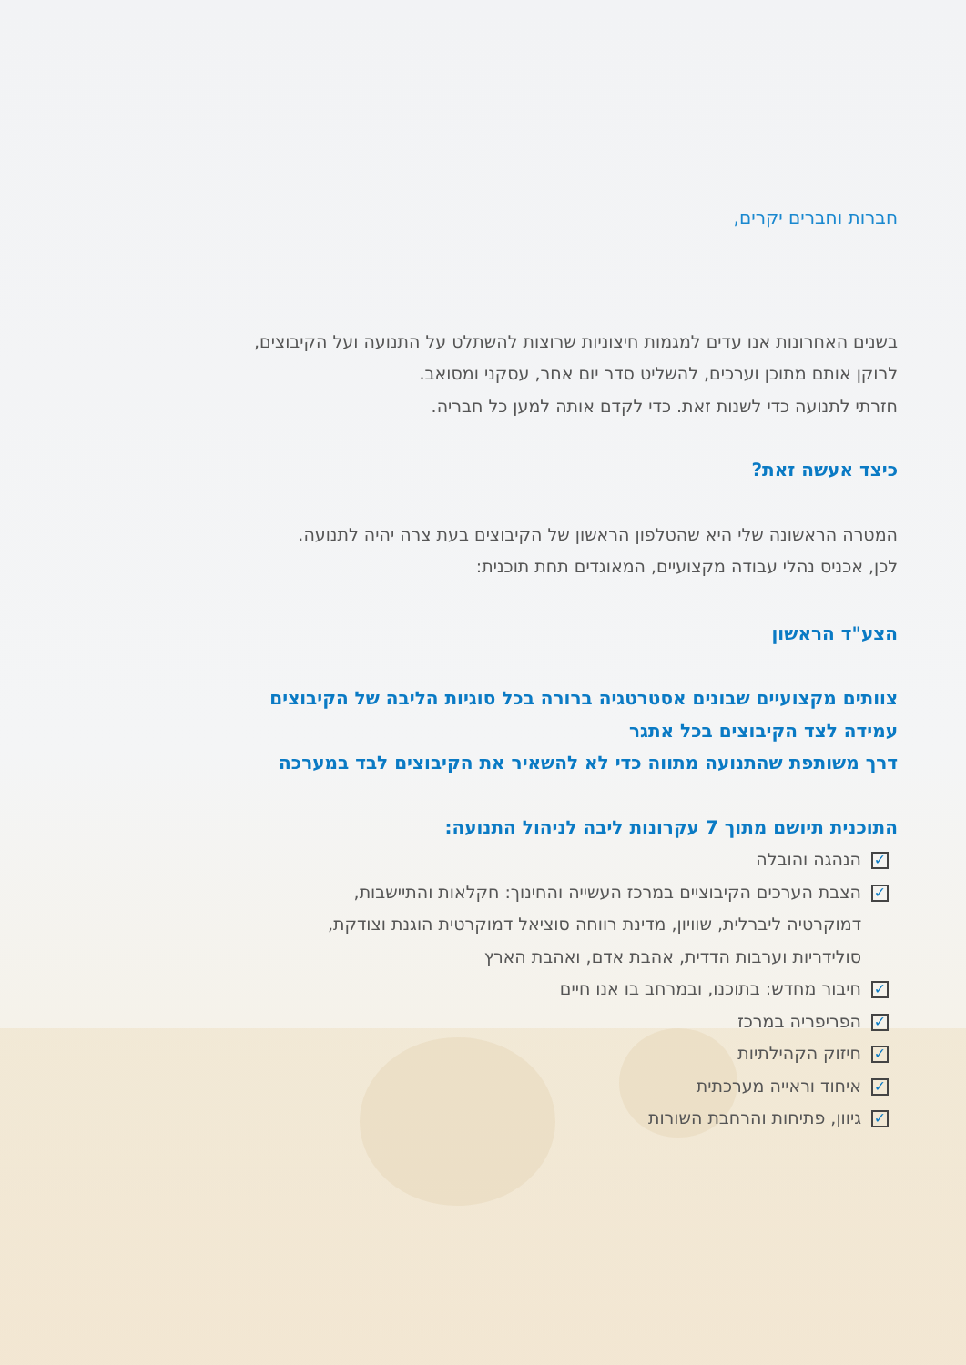חברות וחברים יקרים,
בשנים האחרונות אנו עדים למגמות חיצוניות שרוצות להשתלט על התנועה ועל הקיבוצים,
לרוקן אותם מתוכן וערכים, להשליט סדר יום אחר, עסקני ומסואב.
חזרתי לתנועה כדי לשנות זאת. כדי לקדם אותה למען כל חבריה.
כיצד אעשה זאת?
המטרה הראשונה שלי היא שהטלפון הראשון של הקיבוצים בעת צרה יהיה לתנועה.
לכן, אכניס נהלי עבודה מקצועיים, המאוגדים תחת תוכנית:
הצע"ד הראשון
צוותים מקצועיים שבונים אסטרטגיה ברורה בכל סוגיות הליבה של הקיבוצים
עמידה לצד הקיבוצים בכל אתגר
דרך משותפת שהתנועה מתווה כדי לא להשאיר את הקיבוצים לבד במערכה
התוכנית תיושם מתוך 7 עקרונות ליבה לניהול התנועה:
✓ הנהגה והובלה
✓ הצבת הערכים הקיבוציים במרכז העשייה והחינוך: חקלאות והתיישבות,
דמוקרטיה ליברלית, שוויון, מדינת רווחה סוציאל דמוקרטית הוגנת וצודקת,
סולידריות וערבות הדדית, אהבת אדם, ואהבת הארץ
✓ חיבור מחדש: בתוכנו, ובמרחב בו אנו חיים
✓ הפריפריה במרכז
✓ חיזוק הקהילתיות
✓ איחוד וראייה מערכתית
✓ גיוון, פתיחות והרחבת השורות